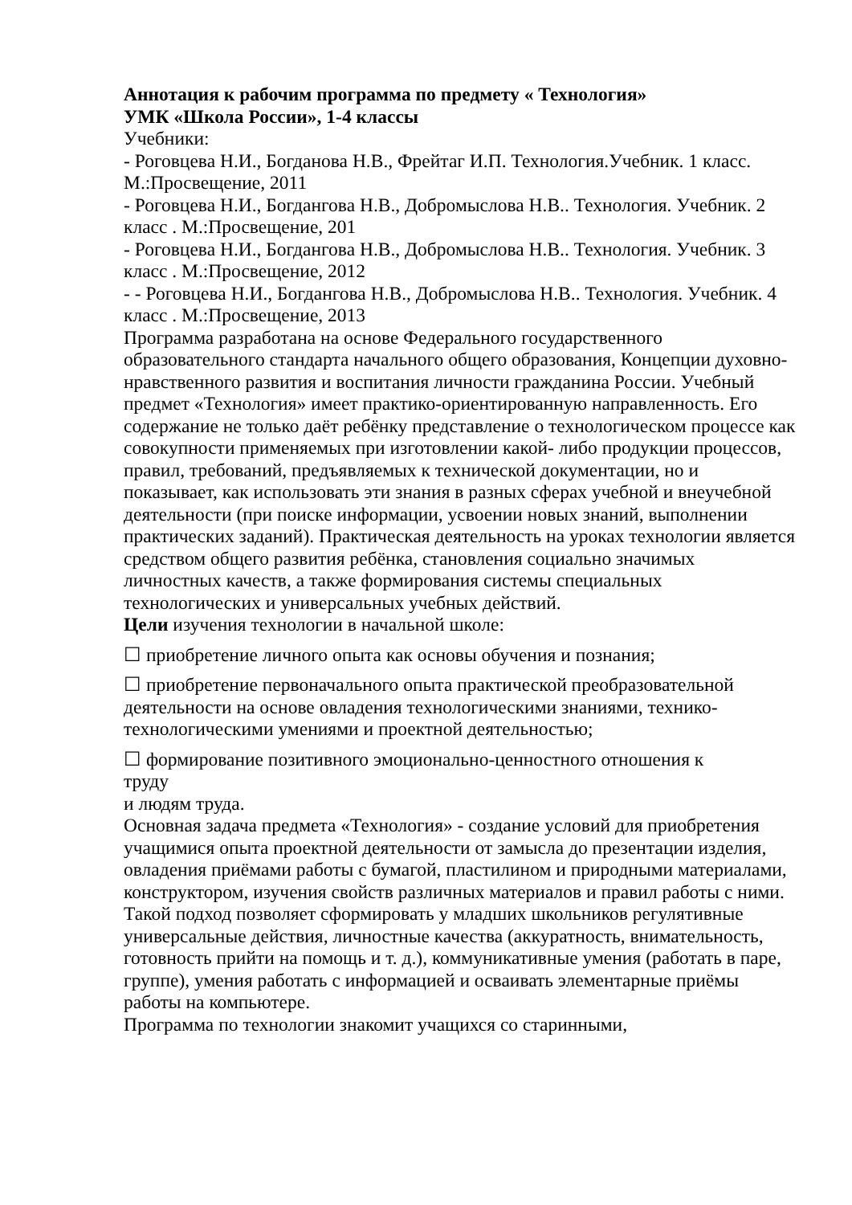Аннотация к рабочим программа по предмету « Технология»
УМК «Школа России», 1-4 классы
Учебники:
- Роговцева Н.И., Богданова Н.В., Фрейтаг И.П. Технология.Учебник. 1 класс. М.:Просвещение, 2011
- Роговцева Н.И., Богдангова Н.В., Добромыслова Н.В.. Технология. Учебник. 2 класс . М.:Просвещение, 201
- Роговцева Н.И., Богдангова Н.В., Добромыслова Н.В.. Технология. Учебник. 3 класс . М.:Просвещение, 2012
- - Роговцева Н.И., Богдангова Н.В., Добромыслова Н.В.. Технология. Учебник. 4 класс . М.:Просвещение, 2013
Программа разработана на основе Федерального государственного образовательного стандарта начального общего образования, Концепции духовно- нравственного развития и воспитания личности гражданина России. Учебный предмет «Технология» имеет практико-ориентированную направленность. Его содержание не только даёт ребёнку представление о технологическом процессе как совокупности применяемых при изготовлении какой- либо продукции процессов, правил, требований, предъявляемых к технической документации, но и показывает, как использовать эти знания в разных сферах учебной и внеучебной деятельности (при поиске информации, усвоении новых знаний, выполнении практических заданий). Практическая деятельность на уроках технологии является средством общего развития ребёнка, становления социально значимых личностных качеств, а также формирования системы специальных технологических и универсальных учебных действий.
Цели изучения технологии в начальной школе:
☐ приобретение личного опыта как основы обучения и познания;
☐ приобретение первоначального опыта практической преобразовательной деятельности на основе овладения технологическими знаниями, технико-технологическими умениями и проектной деятельностью;
☐ формирование позитивного эмоционально-ценностного отношения к
труду
и людям труда.
Основная задача предмета «Технология» - создание условий для приобретения учащимися опыта проектной деятельности от замысла до презентации изделия, овладения приёмами работы с бумагой, пластилином и природными материалами, конструктором, изучения свойств различных материалов и правил работы с ними. Такой подход позволяет сформировать у младших школьников регулятивные универсальные действия, личностные качества (аккуратность, внимательность, готовность прийти на помощь и т. д.), коммуникативные умения (работать в паре, группе), умения работать с информацией и осваивать элементарные приёмы работы на компьютере.
Программа по технологии знакомит учащихся со старинными,